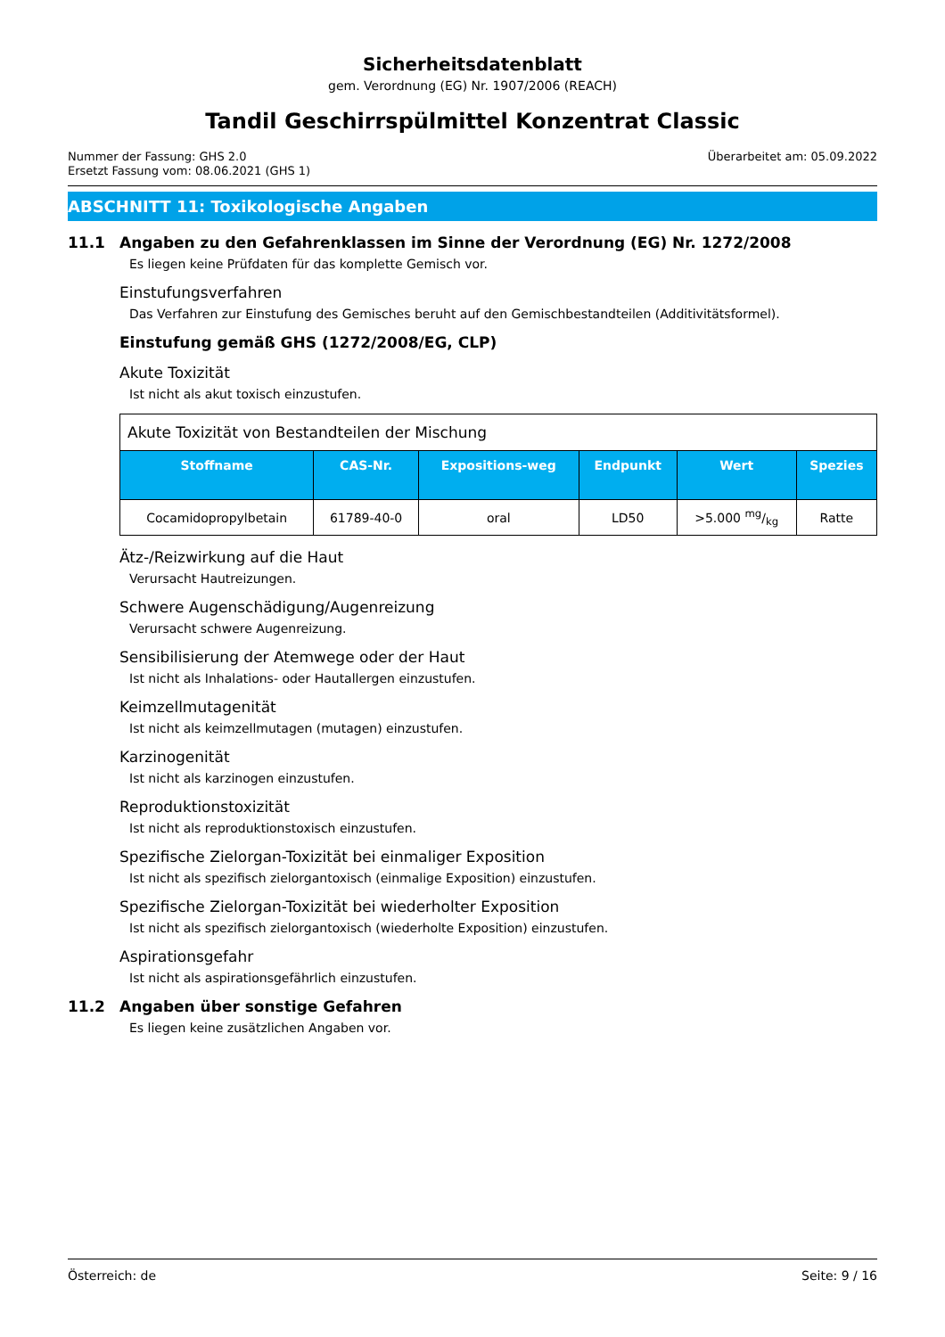Sicherheitsdatenblatt
gem. Verordnung (EG) Nr. 1907/2006 (REACH)
Tandil Geschirrspülmittel Konzentrat Classic
Nummer der Fassung: GHS 2.0
Ersetzt Fassung vom: 08.06.2021 (GHS 1)
Überarbeitet am: 05.09.2022
ABSCHNITT 11: Toxikologische Angaben
11.1 Angaben zu den Gefahrenklassen im Sinne der Verordnung (EG) Nr. 1272/2008
Es liegen keine Prüfdaten für das komplette Gemisch vor.
Einstufungsverfahren
Das Verfahren zur Einstufung des Gemisches beruht auf den Gemischbestandteilen (Additivitätsformel).
Einstufung gemäß GHS (1272/2008/EG, CLP)
Akute Toxizität
Ist nicht als akut toxisch einzustufen.
| Akute Toxizität von Bestandteilen der Mischung | | | | | |
| Stoffname | CAS-Nr. | Expositions-weg | Endpunkt | Wert | Spezies |
| Cocamidopropylbetain | 61789-40-0 | oral | LD50 | >5.000 mg/kg | Ratte |
Ätz-/Reizwirkung auf die Haut
Verursacht Hautreizungen.
Schwere Augenschädigung/Augenreizung
Verursacht schwere Augenreizung.
Sensibilisierung der Atemwege oder der Haut
Ist nicht als Inhalations- oder Hautallergen einzustufen.
Keimzellmutagenität
Ist nicht als keimzellmutagen (mutagen) einzustufen.
Karzinogenität
Ist nicht als karzinogen einzustufen.
Reproduktionstoxizität
Ist nicht als reproduktionstoxisch einzustufen.
Spezifische Zielorgan-Toxizität bei einmaliger Exposition
Ist nicht als spezifisch zielorgantoxisch (einmalige Exposition) einzustufen.
Spezifische Zielorgan-Toxizität bei wiederholter Exposition
Ist nicht als spezifisch zielorgantoxisch (wiederholte Exposition) einzustufen.
Aspirationsgefahr
Ist nicht als aspirationsgefährlich einzustufen.
11.2 Angaben über sonstige Gefahren
Es liegen keine zusätzlichen Angaben vor.
Österreich: de Seite: 9 / 16